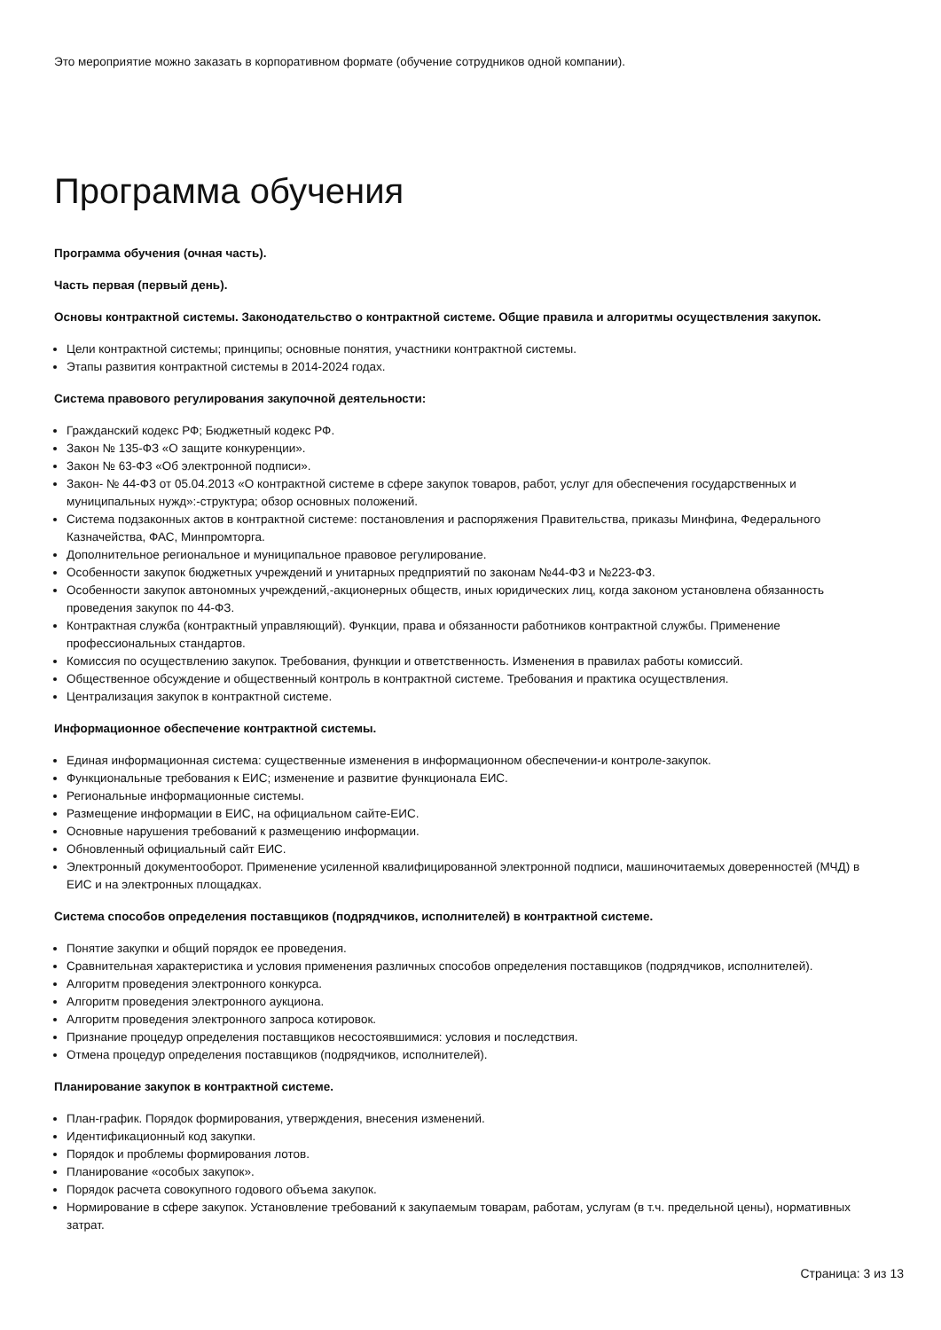Это мероприятие можно заказать в корпоративном формате (обучение сотрудников одной компании).
Программа обучения
Программа обучения (очная часть).
Часть первая (первый день).
Основы контрактной системы. Законодательство о контрактной системе. Общие правила и алгоритмы осуществления закупок.
Цели контрактной системы; принципы; основные понятия, участники контрактной системы.
Этапы развития контрактной системы в 2014-2024 годах.
Система правового регулирования закупочной деятельности:
Гражданский кодекс РФ; Бюджетный кодекс РФ.
Закон № 135-ФЗ «О защите конкуренции».
Закон № 63-ФЗ «Об электронной подписи».
Закон- № 44-ФЗ от 05.04.2013 «О контрактной системе в сфере закупок товаров, работ, услуг для обеспечения государственных и муниципальных нужд»:-структура; обзор основных положений.
Система подзаконных актов в контрактной системе: постановления и распоряжения Правительства, приказы Минфина, Федерального Казначейства, ФАС, Минпромторга.
Дополнительное региональное и муниципальное правовое регулирование.
Особенности закупок бюджетных учреждений и унитарных предприятий по законам №44-ФЗ и №223-ФЗ.
Особенности закупок автономных учреждений,-акционерных обществ, иных юридических лиц, когда законом установлена обязанность проведения закупок по 44-ФЗ.
Контрактная служба (контрактный управляющий). Функции, права и обязанности работников контрактной службы. Применение профессиональных стандартов.
Комиссия по осуществлению закупок. Требования, функции и ответственность. Изменения в правилах работы комиссий.
Общественное обсуждение и общественный контроль в контрактной системе. Требования и практика осуществления.
Централизация закупок в контрактной системе.
Информационное обеспечение контрактной системы.
Единая информационная система: существенные изменения в информационном обеспечении-и контроле-закупок.
Функциональные требования к ЕИС; изменение и развитие функционала ЕИС.
Региональные информационные системы.
Размещение информации в ЕИС, на официальном сайте-ЕИС.
Основные нарушения требований к размещению информации.
Обновленный официальный сайт ЕИС.
Электронный документооборот. Применение усиленной квалифицированной электронной подписи, машиночитаемых доверенностей (МЧД) в ЕИС и на электронных площадках.
Система способов определения поставщиков (подрядчиков, исполнителей) в контрактной системе.
Понятие закупки и общий порядок ее проведения.
Сравнительная характеристика и условия применения различных способов определения поставщиков (подрядчиков, исполнителей).
Алгоритм проведения электронного конкурса.
Алгоритм проведения электронного аукциона.
Алгоритм проведения электронного запроса котировок.
Признание процедур определения поставщиков несостоявшимися: условия и последствия.
Отмена процедур определения поставщиков (подрядчиков, исполнителей).
Планирование закупок в контрактной системе.
План-график. Порядок формирования, утверждения, внесения изменений.
Идентификационный код закупки.
Порядок и проблемы формирования лотов.
Планирование «особых закупок».
Порядок расчета совокупного годового объема закупок.
Нормирование в сфере закупок. Установление требований к закупаемым товарам, работам, услугам (в т.ч. предельной цены), нормативных затрат.
Страница: 3 из 13